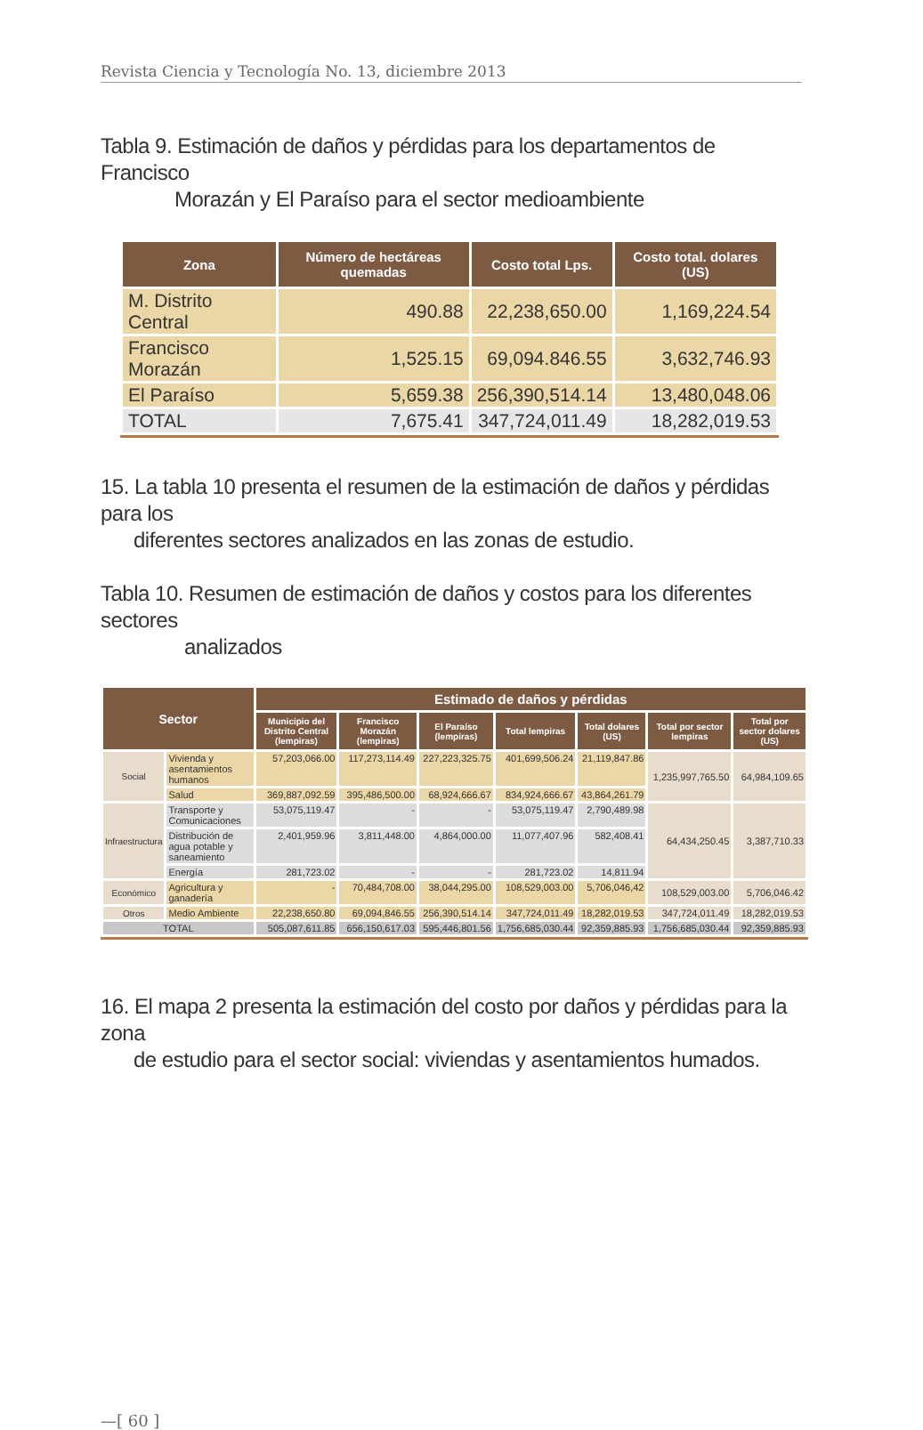Revista Ciencia y Tecnología No. 13, diciembre 2013
Tabla 9. Estimación de daños y pérdidas para los departamentos de Francisco
Morazán y El Paraíso para el sector medioambiente
| Zona | Número de hectáreas quemadas | Costo total Lps. | Costo total. dolares (US) |
| --- | --- | --- | --- |
| M. Distrito Central | 490.88 | 22,238,650.00 | 1,169,224.54 |
| Francisco Morazán | 1,525.15 | 69,094.846.55 | 3,632,746.93 |
| El Paraíso | 5,659.38 | 256,390,514.14 | 13,480,048.06 |
| TOTAL | 7,675.41 | 347,724,011.49 | 18,282,019.53 |
15. La tabla 10 presenta el resumen de la estimación de daños y pérdidas para los
diferentes sectores analizados en las zonas de estudio.
Tabla 10. Resumen de estimación de daños y costos para los diferentes sectores
analizados
| Sector | | Estimado de daños y pérdidas | | | | | | |
| --- | --- | --- | --- | --- | --- | --- | --- | --- |
| | | Municipio del Distrito Central (lempiras) | Francisco Morazán (lempiras) | El Paraíso (lempiras) | Total lempiras | Total dolares (US) | Total por sector lempiras | Total por sector dolares (US) |
| Social | Vivienda y asentamientos humanos | 57,203,066.00 | 117,273,114.49 | 227,223,325.75 | 401,699,506.24 | 21,119,847.86 | 1,235,997,765.50 | 64,984,109.65 |
| | Salud | 369,887,092.59 | 395,486,500.00 | 68,924,666.67 | 834,924,666.67 | 43,864,261.79 | | |
| Infraestructura | Transporte y Comunicaciones | 53,075,119.47 | - | - | 53,075,119.47 | 2,790,489.98 | 64,434,250.45 | 3,387,710.33 |
| | Distribución de agua potable y saneamiento | 2,401,959.96 | 3,811,448.00 | 4,864,000.00 | 11,077,407.96 | 582,408.41 | | |
| | Energía | 281,723.02 | - | - | 281,723.02 | 14,811.94 | | |
| Económico | Agricultura y ganadería | - | 70,484,708.00 | 38,044,295.00 | 108,529,003.00 | 5,706,046,42 | 108,529,003.00 | 5,706,046.42 |
| Otros | Medio Ambiente | 22,238,650.80 | 69,094,846.55 | 256,390,514.14 | 347,724,011.49 | 18,282,019.53 | 347,724,011.49 | 18,282,019.53 |
| TOTAL | | 505,087,611.85 | 656,150,617.03 | 595,446,801.56 | 1,756,685,030.44 | 92,359,885.93 | 1,756,685,030.44 | 92,359,885.93 |
16. El mapa 2 presenta la estimación del costo por daños y pérdidas para la zona
de estudio para el sector social: viviendas y asentamientos humados.
—[ 60 ]